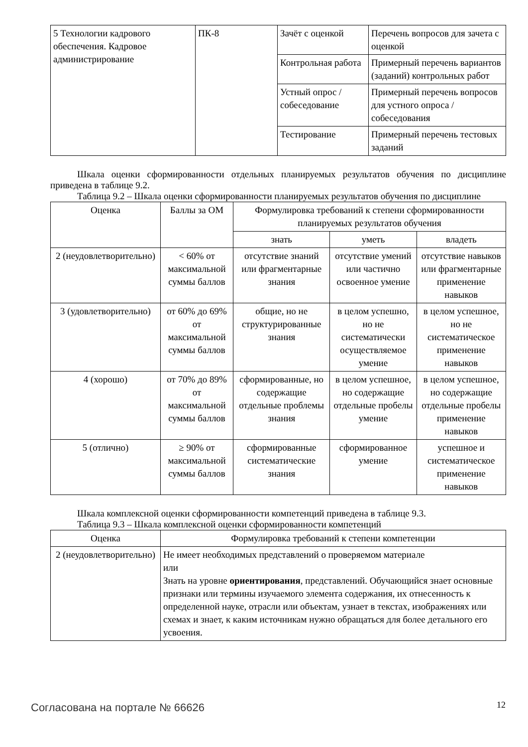| 5 Технологии кадрового обеспечения. Кадровое администрирование | ПК-8 | Зачёт с оценкой | Перечень вопросов для зачета с оценкой |
| | | Контрольная работа | Примерный перечень вариантов (заданий) контрольных работ |
| | | Устный опрос / собеседование | Примерный перечень вопросов для устного опроса / собеседования |
| | | Тестирование | Примерный перечень тестовых заданий |
Шкала оценки сформированности отдельных планируемых результатов обучения по дисциплине приведена в таблице 9.2.
Таблица 9.2 – Шкала оценки сформированности планируемых результатов обучения по дисциплине
| Оценка | Баллы за ОМ | Формулировка требований к степени сформированности планируемых результатов обучения | | |
| --- | --- | --- | --- | --- |
| | | знать | уметь | владеть |
| 2 (неудовлетворительно) | < 60% от максимальной суммы баллов | отсутствие знаний или фрагментарные знания | отсутствие умений или частично освоенное умение | отсутствие навыков или фрагментарные применение навыков |
| 3 (удовлетворительно) | от 60% до 69% от максимальной суммы баллов | общие, но не структурированные знания | в целом успешно, но не систематически осуществляемое умение | в целом успешное, но не систематическое применение навыков |
| 4 (хорошо) | от 70% до 89% от максимальной суммы баллов | сформированные, но содержащие отдельные проблемы знания | в целом успешное, но содержащие отдельные пробелы умение | в целом успешное, но содержащие отдельные пробелы применение навыков |
| 5 (отлично) | ≥ 90% от максимальной суммы баллов | сформированные систематические знания | сформированное умение | успешное и систематическое применение навыков |
Шкала комплексной оценки сформированности компетенций приведена в таблице 9.3.
Таблица 9.3 – Шкала комплексной оценки сформированности компетенций
| Оценка | Формулировка требований к степени компетенции |
| --- | --- |
| 2 (неудовлетворительно) | Не имеет необходимых представлений о проверяемом материале или Знать на уровне ориентирования , представлений. Обучающийся знает основные признаки или термины изучаемого элемента содержания, их отнесенность к определенной науке, отрасли или объектам, узнает в текстах, изображениях или схемах и знает, к каким источникам нужно обращаться для более детального его усвоения. |
Согласована на портале № 66626 12